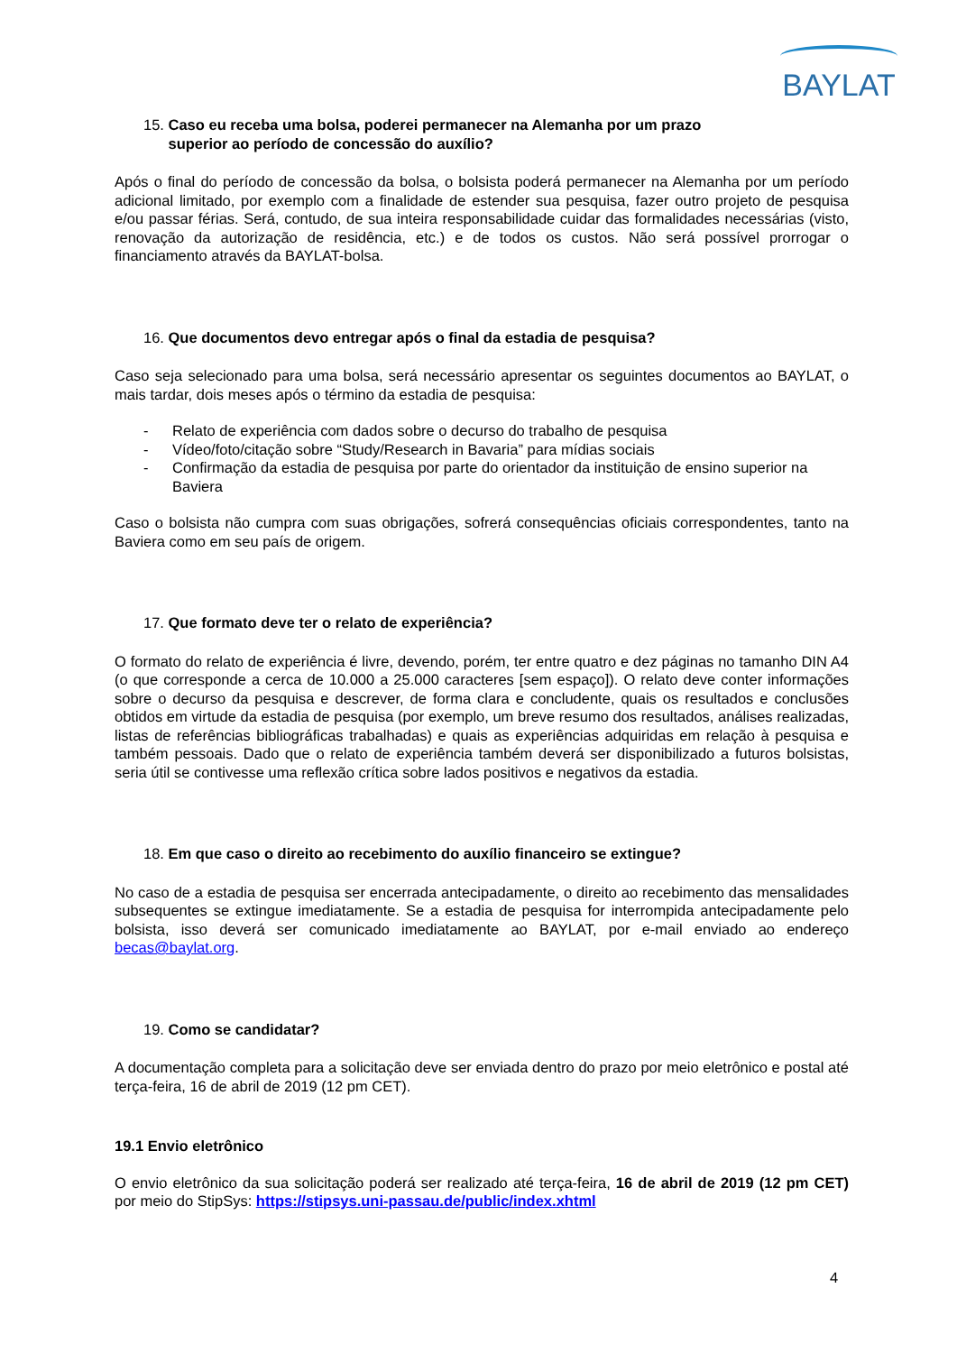BAYLAT
15. Caso eu receba uma bolsa, poderei permanecer na Alemanha por um prazo
superior ao período de concessão do auxílio?
Após o final do período de concessão da bolsa, o bolsista poderá permanecer na Alemanha por um período adicional limitado, por exemplo com a finalidade de estender sua pesquisa, fazer outro projeto de pesquisa e/ou passar férias. Será, contudo, de sua inteira responsabilidade cuidar das formalidades necessárias (visto, renovação da autorização de residência, etc.) e de todos os custos. Não será possível prorrogar o financiamento através da BAYLAT-bolsa.
16. Que documentos devo entregar após o final da estadia de pesquisa?
Caso seja selecionado para uma bolsa, será necessário apresentar os seguintes documentos ao BAYLAT, o mais tardar, dois meses após o término da estadia de pesquisa:
- Relato de experiência com dados sobre o decurso do trabalho de pesquisa
- Vídeo/foto/citação sobre “Study/Research in Bavaria” para mídias sociais
- Confirmação da estadia de pesquisa por parte do orientador da instituição de ensino superior na Baviera
Caso o bolsista não cumpra com suas obrigações, sofrerá consequências oficiais correspondentes, tanto na Baviera como em seu país de origem.
17. Que formato deve ter o relato de experiência?
O formato do relato de experiência é livre, devendo, porém, ter entre quatro e dez páginas no tamanho DIN A4 (o que corresponde a cerca de 10.000 a 25.000 caracteres [sem espaço]). O relato deve conter informações sobre o decurso da pesquisa e descrever, de forma clara e concludente, quais os resultados e conclusões obtidos em virtude da estadia de pesquisa (por exemplo, um breve resumo dos resultados, análises realizadas, listas de referências bibliográficas trabalhadas) e quais as experiências adquiridas em relação à pesquisa e também pessoais. Dado que o relato de experiência também deverá ser disponibilizado a futuros bolsistas, seria útil se contivesse uma reflexão crítica sobre lados positivos e negativos da estadia.
18. Em que caso o direito ao recebimento do auxílio financeiro se extingue?
No caso de a estadia de pesquisa ser encerrada antecipadamente, o direito ao recebimento das mensalidades subsequentes se extingue imediatamente. Se a estadia de pesquisa for interrompida antecipadamente pelo bolsista, isso deverá ser comunicado imediatamente ao BAYLAT, por e-mail enviado ao endereço becas@baylat.org.
19. Como se candidatar?
A documentação completa para a solicitação deve ser enviada dentro do prazo por meio eletrônico e postal até terça-feira, 16 de abril de 2019 (12 pm CET).
19.1 Envio eletrônico
O envio eletrônico da sua solicitação poderá ser realizado até terça-feira, 16 de abril de 2019 (12 pm CET) por meio do StipSys: https://stipsys.uni-passau.de/public/index.xhtml
4